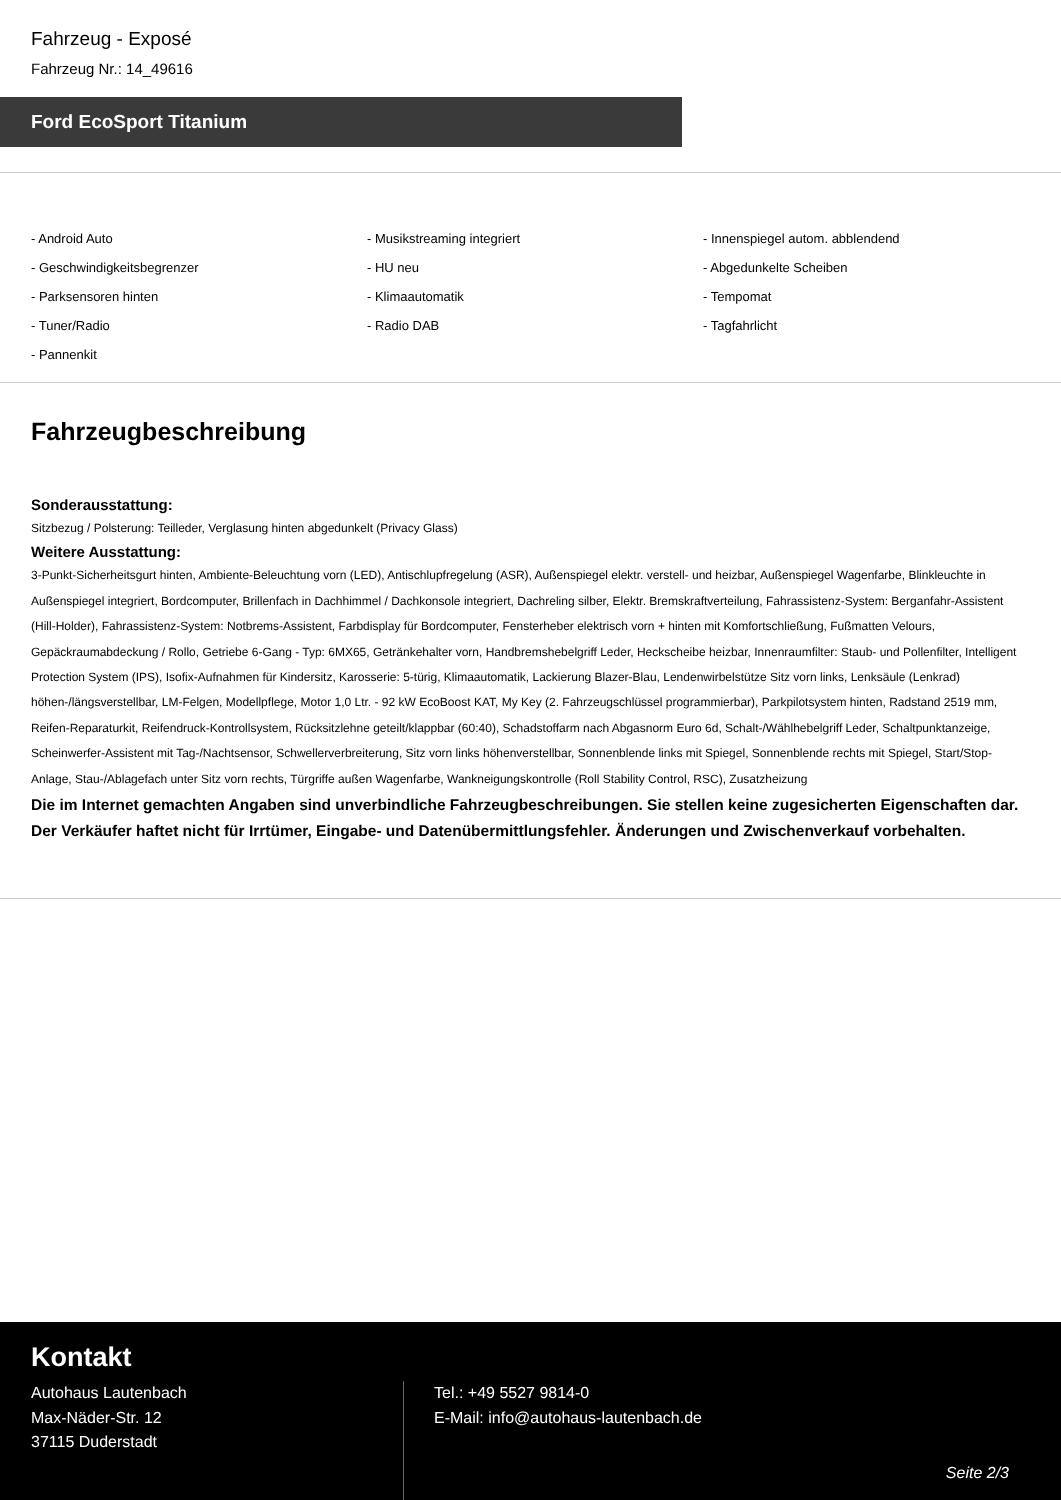Fahrzeug - Exposé
Fahrzeug Nr.: 14_49616
Ford EcoSport Titanium
- Android Auto
- Musikstreaming integriert
- Innenspiegel autom. abblendend
- Geschwindigkeitsbegrenzer
- HU neu
- Abgedunkelte Scheiben
- Parksensoren hinten
- Klimaautomatik
- Tempomat
- Tuner/Radio
- Radio DAB
- Tagfahrlicht
- Pannenkit
Fahrzeugbeschreibung
Sonderausstattung:
Sitzbezug / Polsterung: Teilleder, Verglasung hinten abgedunkelt (Privacy Glass)
Weitere Ausstattung:
3-Punkt-Sicherheitsgurt hinten, Ambiente-Beleuchtung vorn (LED), Antischlupfregelung (ASR), Außenspiegel elektr. verstell- und heizbar, Außenspiegel Wagenfarbe, Blinkleuchte in Außenspiegel integriert, Bordcomputer, Brillenfach in Dachhimmel / Dachkonsole integriert, Dachreling silber, Elektr. Bremskraftverteilung, Fahrassistenz-System: Berganfahr-Assistent (Hill-Holder), Fahrassistenz-System: Notbrems-Assistent, Farbdisplay für Bordcomputer, Fensterheber elektrisch vorn + hinten mit Komfortschließung, Fußmatten Velours, Gepäckraumabdeckung / Rollo, Getriebe 6-Gang - Typ: 6MX65, Getränkehalter vorn, Handbremshebelgriff Leder, Heckscheibe heizbar, Innenraumfilter: Staub- und Pollenfilter, Intelligent Protection System (IPS), Isofix-Aufnahmen für Kindersitz, Karosserie: 5-türig, Klimaautomatik, Lackierung Blazer-Blau, Lendenwirbelstütze Sitz vorn links, Lenksäule (Lenkrad) höhen-/längsverstellbar, LM-Felgen, Modellpflege, Motor 1,0 Ltr. - 92 kW EcoBoost KAT, My Key (2. Fahrzeugschlüssel programmierbar), Parkpilotsystem hinten, Radstand 2519 mm, Reifen-Reparaturkit, Reifendruck-Kontrollsystem, Rücksitzlehne geteilt/klappbar (60:40), Schadstoffarm nach Abgasnorm Euro 6d, Schalt-/Wählhebelgriff Leder, Schaltpunktanzeige, Scheinwerfer-Assistent mit Tag-/Nachtsensor, Schwellerverbreiterung, Sitz vorn links höhenverstellbar, Sonnenblende links mit Spiegel, Sonnenblende rechts mit Spiegel, Start/Stop-Anlage, Stau-/Ablagefach unter Sitz vorn rechts, Türgriffe außen Wagenfarbe, Wankneigungskontrolle (Roll Stability Control, RSC), Zusatzheizung
Die im Internet gemachten Angaben sind unverbindliche Fahrzeugbeschreibungen. Sie stellen keine zugesicherten Eigenschaften dar. Der Verkäufer haftet nicht für Irrtümer, Eingabe- und Datenübermittlungsfehler. Änderungen und Zwischenverkauf vorbehalten.
Kontakt
Autohaus Lautenbach
Max-Näder-Str. 12
37115 Duderstadt
Tel.: +49 5527 9814-0
E-Mail: info@autohaus-lautenbach.de
Seite 2/3